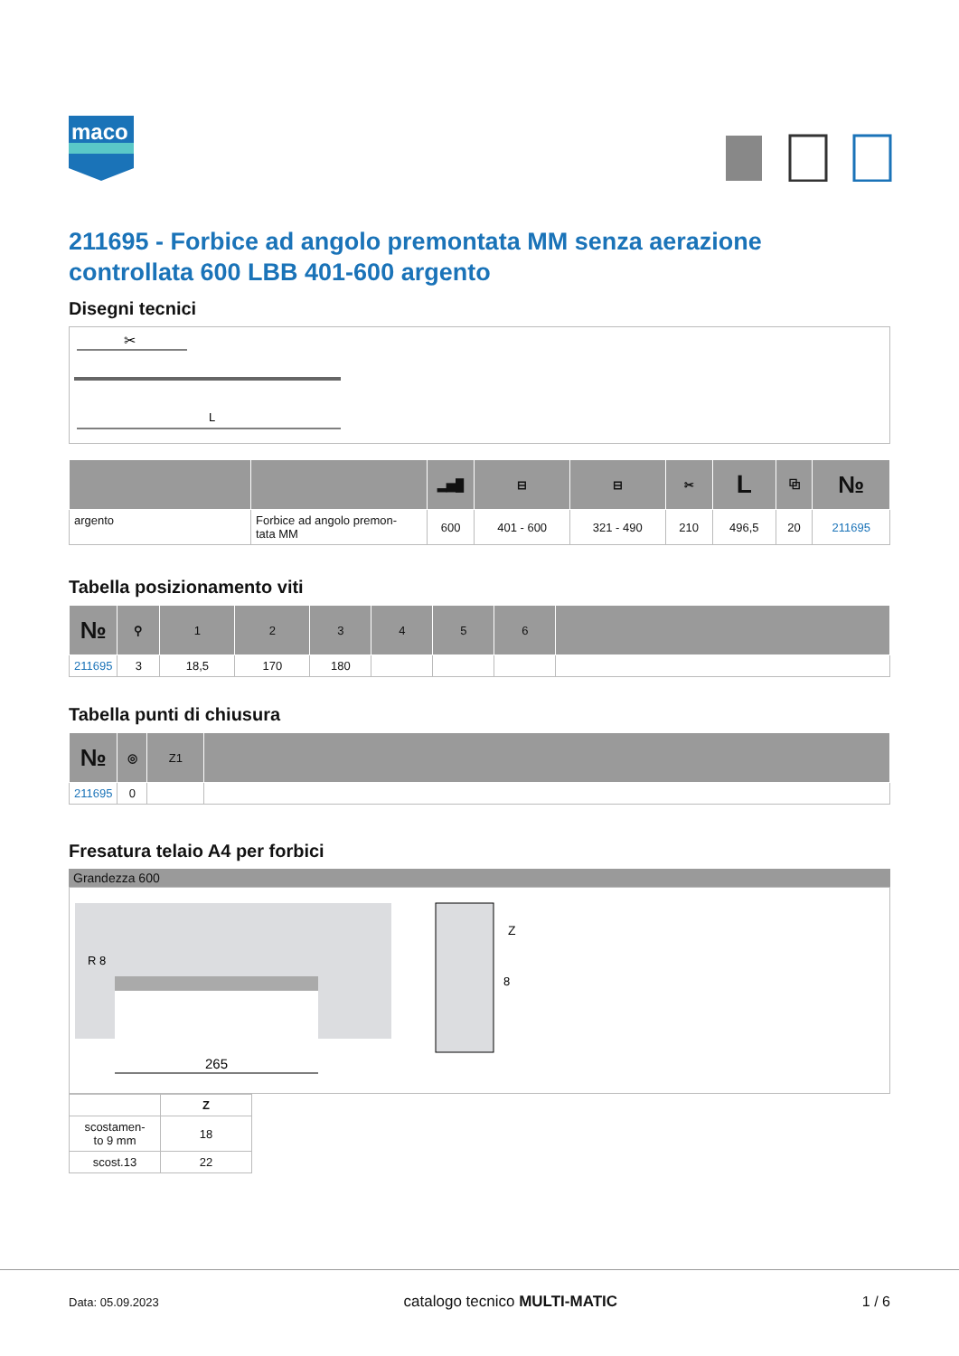maco
211695 - Forbice ad angolo premontata MM senza aerazione controllata 600 LBB 401-600 argento
Disegni tecnici
✂
L
| | | ▂▅█ | ⊟ | ⊟ | ✂ | L | ⧉ | № |
| --- | --- | --- | --- | --- | --- | --- | --- | --- |
| argento | Forbice ad angolo premon- tata MM | 600 | 401 - 600 | 321 - 490 | 210 | 496,5 | 20 | 211695 |
Tabella posizionamento viti
| № | ⚲ | 1 | 2 | 3 | 4 | 5 | 6 | |
| --- | --- | --- | --- | --- | --- | --- | --- | --- |
| 211695 | 3 | 18,5 | 170 | 180 | | | | |
Tabella punti di chiusura
| № | ◎ | Z1 | |
| --- | --- | --- | --- |
| 211695 | 0 | | |
Fresatura telaio A4 per forbici
Grandezza 600
R 8
265
Z
8
| | Z |
| scostamen- to 9 mm | 18 |
| scost.13 | 22 |
Data: 05.09.2023 catalogo tecnico MULTI-MATIC 1 / 6